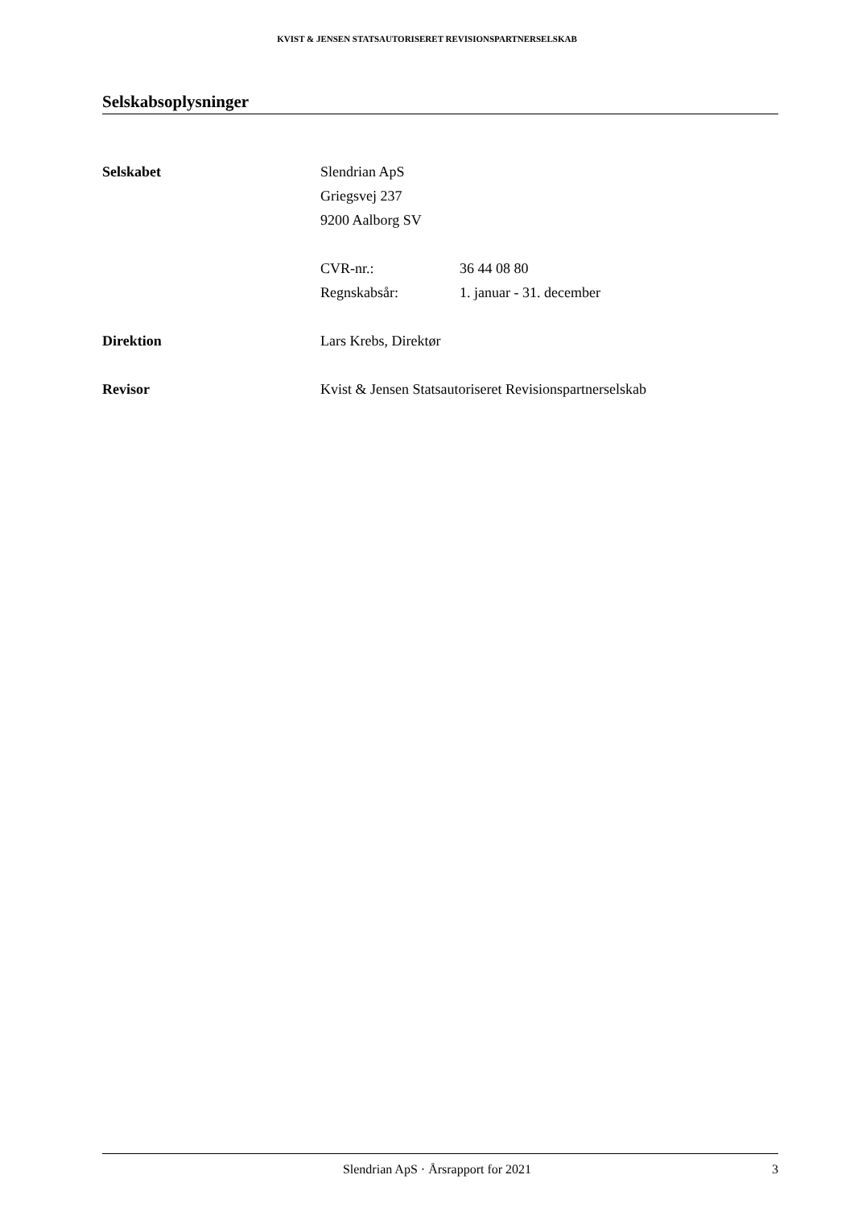KVIST & JENSEN STATSAUTORISERET REVISIONSPARTNERSELSKAB
Selskabsoplysninger
Selskabet Slendrian ApS
Griegsvej 237
9200 Aalborg SV
CVR-nr.: 36 44 08 80
Regnskabsår: 1. januar - 31. december
Direktion Lars Krebs, Direktør
Revisor Kvist & Jensen Statsautoriseret Revisionspartnerselskab
Slendrian ApS · Årsrapport for 2021 3